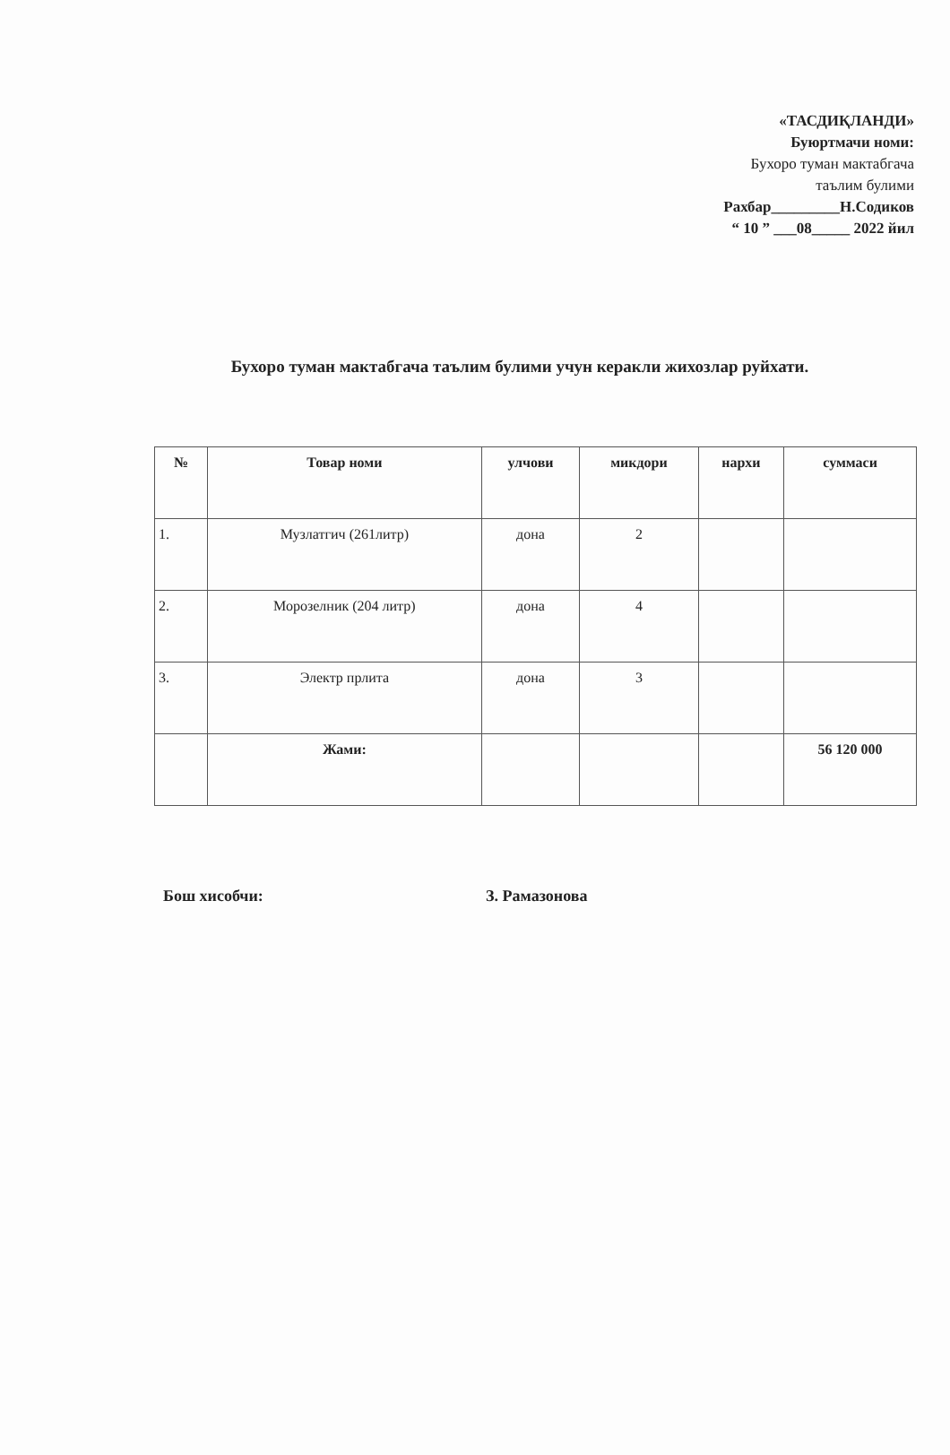«ТАСДИҚЛАНДИ»
Буюртмачи номи:
Бухоро туман мактабгача
таълим булими
Рахбар_________Н.Содиков
“ 10 ” ___08_____ 2022 йил
Бухоро туман мактабгача таълим булими учун керакли жихозлар руйхати.
| № | Товар номи | улчови | микдори | нархи | суммаси |
| --- | --- | --- | --- | --- | --- |
| 1. | Музлатгич (261литр) | дона | 2 | | |
| 2. | Морозелник (204 литр) | дона | 4 | | |
| 3. | Электр прлита | дона | 3 | | |
| | Жами: | | | | 56 120 000 |
Бош хисобчи: З. Рамазонова